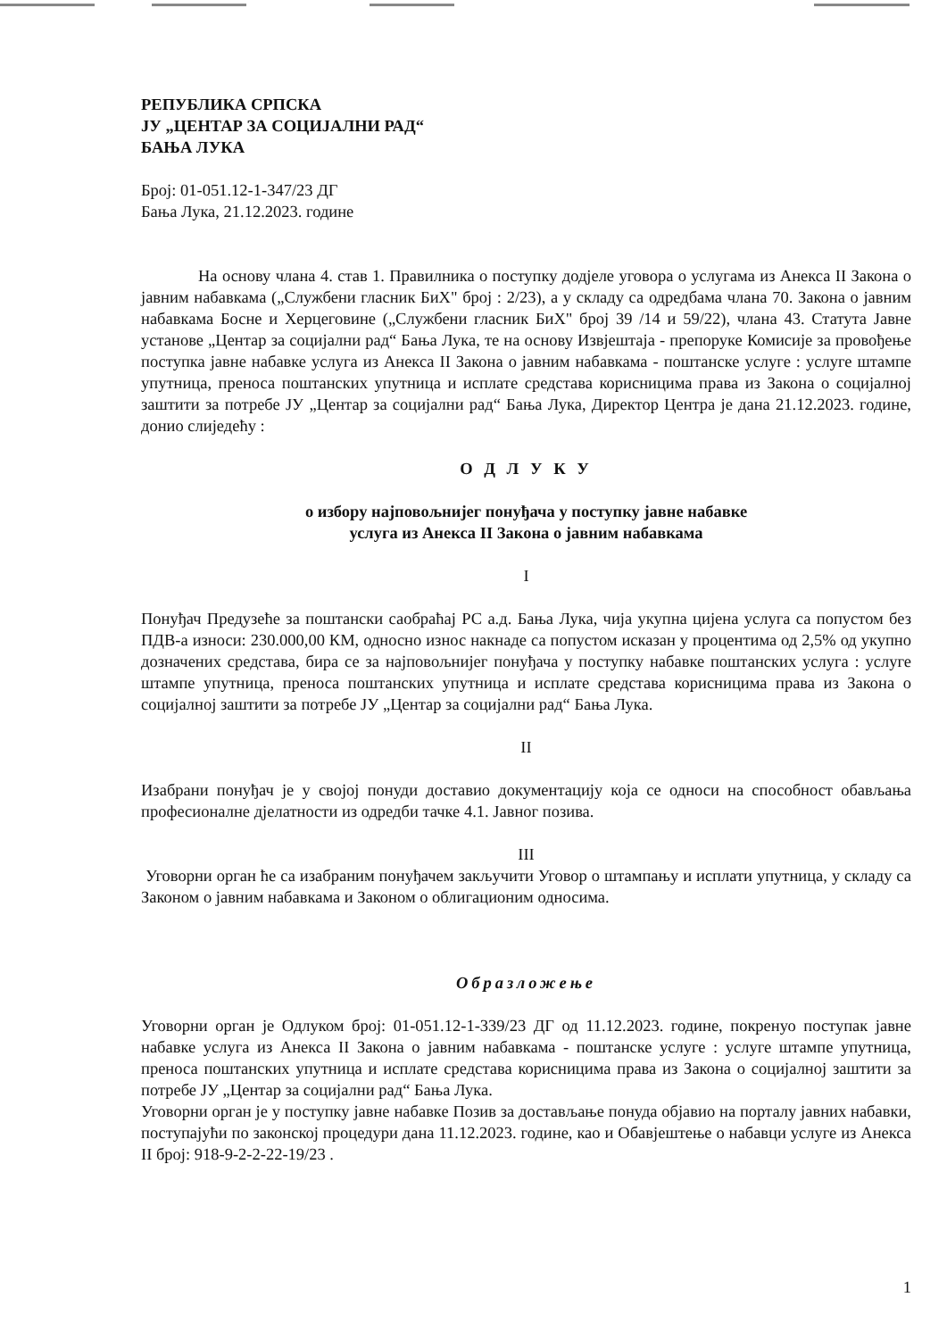РЕПУБЛИКА СРПСКА
ЈУ „ЦЕНТАР ЗА СОЦИЈАЛНИ РАД“
БАЊА ЛУКА
Број: 01-051.12-1-347/23 ДГ
Бања Лука, 21.12.2023. године
На основу члана 4. став 1. Правилника о поступку додјеле уговора о услугама из Анекса II Закона о јавним набавкама („Службени гласник БиХ" број : 2/23), а у складу са одредбама члана 70. Закона о јавним набавкама Босне и Херцеговине („Службени гласник БиХ" број 39 /14 и 59/22), члана 43. Статута Јавне установе „Центар за социјални рад“ Бања Лука, те на основу Извјештаја - препоруке Комисије за провођење поступка јавне набавке услуга из Анекса II Закона о јавним набавкама - поштанске услуге : услуге штампе упутница, преноса поштанских упутница и исплате средстава корисницима права из Закона о социјалној заштити за потребе ЈУ „Центар за социјални рад“ Бања Лука, Директор Центра је дана 21.12.2023. године, донио слиједећу :
О Д Л У К У
о избору најповољнијег понуђача у поступку јавне набавке
услуга из Анекса II Закона о јавним набавкама
I
Понуђач Предузеће за поштански саобраћај РС а.д. Бања Лука, чија укупна цијена услуга са попустом без ПДВ-а износи: 230.000,00 КМ, односно износ накнаде са попустом исказан у процентима од 2,5% од укупно дозначених средстава, бира се за најповољнијег понуђача у поступку набавке поштанских услуга : услуге штампе упутница, преноса поштанских упутница и исплате средстава корисницима права из Закона о социјалној заштити за потребе ЈУ „Центар за социјални рад“ Бања Лука.
II
Изабрани понуђач је у својој понуди доставио документацију која се односи на способност обављања професионалне дјелатности из одредби тачке 4.1. Јавног позива.
III
Уговорни орган ће са изабраним понуђачем закључити Уговор о штампању и исплати упутница, у складу са Законом о јавним набавкама и Законом о облигационим односима.
Образложење
Уговорни орган је Одлуком број: 01-051.12-1-339/23 ДГ од 11.12.2023. године, покренуо поступак јавне набавке услуга из Анекса II Закона о јавним набавкама - поштанске услуге : услуге штампе упутница, преноса поштанских упутница и исплате средстава корисницима права из Закона о социјалној заштити за потребе ЈУ „Центар за социјални рад“ Бања Лука.
Уговорни орган је у поступку јавне набавке Позив за достављање понуда објавио на порталу јавних набавки, поступајући по законској процедури дана 11.12.2023. године, као и Обавјештење о набавци услуге из Анекса II број: 918-9-2-2-22-19/23 .
1